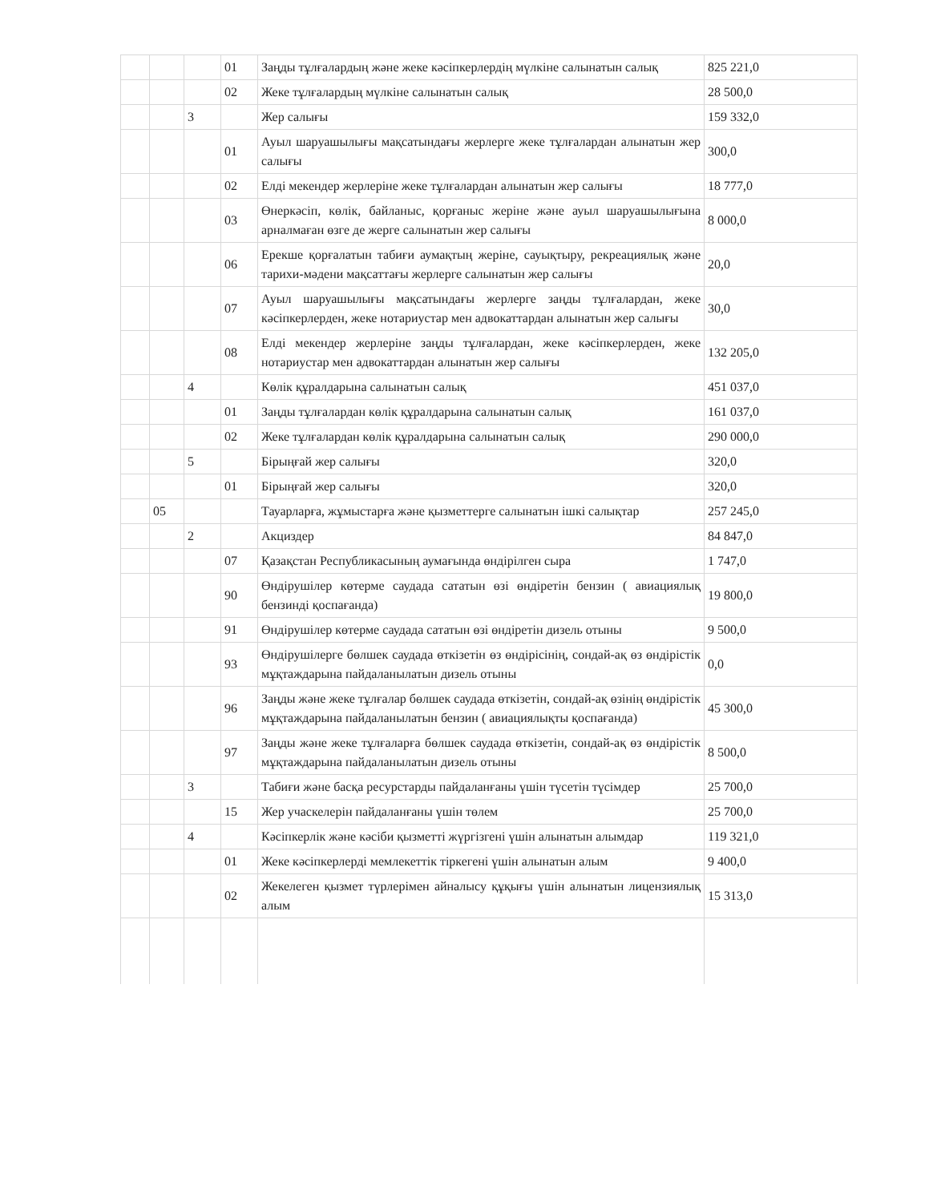| | | | 01 | Заңды тұлғалардың және жеке кәсіпкерлердің мүлкіне салынатын салық | 825 221,0 |
| | | | 02 | Жеке тұлғалардың мүлкіне салынатын салық | 28 500,0 |
| | | 3 | | Жер салығы | 159 332,0 |
| | | | 01 | Ауыл шаруашылығы мақсатындағы жерлерге жеке тұлғалардан алынатын жер салығы | 300,0 |
| | | | 02 | Елді мекендер жерлеріне жеке тұлғалардан алынатын жер салығы | 18 777,0 |
| | | | 03 | Өнеркәсіп, көлік, байланыс, қорғаныс жеріне және ауыл шаруашылығына арналмаған өзге де жерге салынатын жер салығы | 8 000,0 |
| | | | 06 | Ерекше қорғалатын табиғи аумақтың жеріне, сауықтыру, рекреациялық және тарихи-мәдени мақсаттағы жерлерге салынатын жер салығы | 20,0 |
| | | | 07 | Ауыл шаруашылығы мақсатындағы жерлерге заңды тұлғалардан, жеке кәсіпкерлерден, жеке нотариустар мен адвокаттардан алынатын жер салығы | 30,0 |
| | | | 08 | Елді мекендер жерлеріне заңды тұлғалардан, жеке кәсіпкерлерден, жеке нотариустар мен адвокаттардан алынатын жер салығы | 132 205,0 |
| | | 4 | | Көлік құралдарына салынатын салық | 451 037,0 |
| | | | 01 | Заңды тұлғалардан көлік құралдарына салынатын салық | 161 037,0 |
| | | | 02 | Жеке тұлғалардан көлік құралдарына салынатын салық | 290 000,0 |
| | | 5 | | Бірыңғай жер салығы | 320,0 |
| | | | 01 | Бірыңғай жер салығы | 320,0 |
| | 05 | | | Тауарларға, жұмыстарға және қызметтерге салынатын ішкі салықтар | 257 245,0 |
| | | 2 | | Акциздер | 84 847,0 |
| | | | 07 | Қазақстан Республикасының аумағында өндірілген сыра | 1 747,0 |
| | | | 90 | Өндірушілер көтерме саудада сататын өзі өндіретін бензин ( авиациялық бензинді қоспағанда) | 19 800,0 |
| | | | 91 | Өндірушілер көтерме саудада сататын өзі өндіретін дизель отыны | 9 500,0 |
| | | | 93 | Өндірушілерге бөлшек саудада өткізетін өз өндірісінің, сондай-ақ өз өндірістік мұқтаждарына пайдаланылатын дизель отыны | 0,0 |
| | | | 96 | Заңды және жеке тұлғалар бөлшек саудада өткізетін, сондай-ақ өзінің өндірістік мұқтаждарына пайдаланылатын бензин ( авиациялықты қоспағанда) | 45 300,0 |
| | | | 97 | Заңды және жеке тұлғаларға бөлшек саудада өткізетін, сондай-ақ өз өндірістік мұқтаждарына пайдаланылатын дизель отыны | 8 500,0 |
| | | 3 | | Табиғи және басқа ресурстарды пайдаланғаны үшін түсетін түсімдер | 25 700,0 |
| | | | 15 | Жер учаскелерін пайдаланғаны үшін төлем | 25 700,0 |
| | | 4 | | Кәсіпкерлік және кәсіби қызметті жүргізгені үшін алынатын алымдар | 119 321,0 |
| | | | 01 | Жеке кәсіпкерлерді мемлекеттік тіркегені үшін алынатын алым | 9 400,0 |
| | | | 02 | Жекелеген қызмет түрлерімен айналысу құқығы үшін алынатын лицензиялық алым | 15 313,0 |